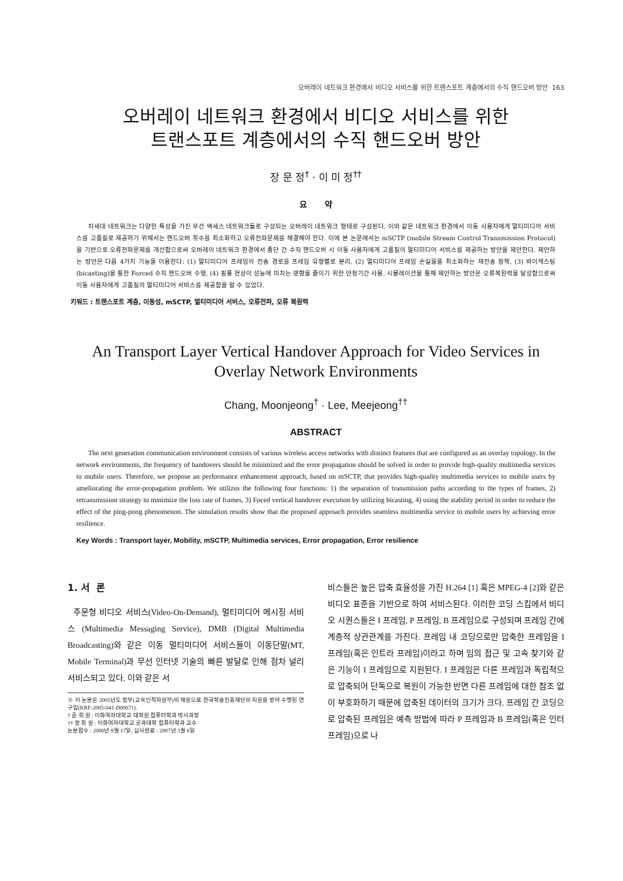오버레이 네트워크 환경에서 비디오 서비스를 위한 트랜스포트 계층에서의 수직 핸드오버 방안 163
오버레이 네트워크 환경에서 비디오 서비스를 위한
트랜스포트 계층에서의 수직 핸드오버 방안
장 문 정<sup>†</sup> · 이 미 정<sup>††</sup>
요 약
차세대 네트워크는 다양한 특성을 가진 무선 액세스 네트워크들로 구성되는 오버레이 네트워크 형태로 구성된다. 이와 같은 네트워크 환경에서 이동 사용자에게 멀티미디어 서비스를 고품질로 제공하기 위해서는 핸드오버 횟수를 최소화하고 오류전파문제를 해결해야 한다. 이에 본 논문에서는 mSCTP (mobile Stream Control Transmission Protocol)을 기반으로 오류전파문제를 개선함으로써 오버레이 네트워크 환경에서 종단 간 수직 핸드오버 시 이동 사용자에게 고품질의 멀티미디어 서비스를 제공하는 방안을 제안한다. 제안하는 방안은 다음 4가지 기능을 이용한다: (1) 멀티미디어 프레임의 전송 경로를 프레임 유형별로 분리, (2) 멀티미디어 프레임 손실률을 최소화하는 재전송 정책, (3) 바이캐스팅(bicasting)을 통한 Forced 수직 핸드오버 수행, (4) 핑퐁 현상이 성능에 미치는 영향을 줄이기 위한 안정기간 사용. 시뮬레이션을 통해 제안하는 방안은 오류복원력을 달성함으로써 이동 사용자에게 고품질의 멀티미디어 서비스를 제공함을 알 수 있었다.
키워드 : 트랜스포트 계층, 이동성, mSCTP, 멀티미디어 서비스, 오류전파, 오류 복원력
An Transport Layer Vertical Handover Approach for Video Services in
Overlay Network Environments
Chang, Moonjeong<sup>†</sup> · Lee, Meejeong<sup>††</sup>
ABSTRACT
The next generation communication environment consists of various wireless access networks with distinct features that are configured as an overlay topology. In the network environments, the frequency of handovers should be minimized and the error propagation should be solved in order to provide high-quality multimedia services to mobile users. Therefore, we propose an performance enhancement approach, based on mSCTP, that provides high-quality multimedia services to mobile users by ameliorating the error-propagation problem. We utilizes the following four functions: 1) the separation of transmission paths according to the types of frames, 2) retransmission strategy to minimize the loss rate of frames, 3) Foced vertical handover execution by utilizing bicasting, 4) using the stability period in order to reduce the effect of the ping-pong phenomenon. The simulation results show that the proposed approach provides seamless multimedia service to mobile users by achieving error resilience.
Key Words : Transport layer, Mobility, mSCTP, Multimedia services, Error propagation, Error resilience
1. 서 론
주문형 비디오 서비스(Video-On-Demand), 멀티미디어 메시징 서비스 (Multimedia Messaging Service), DMB (Digital Multimedia Broadcasting)와 같은 이동 멀티미디어 서비스들이 이동단말(MT, Mobile Terminal)과 무선 인터넷 기술의 빠른 발달로 인해 점차 널리 서비스되고 있다. 이와 같은 서
※ 이 논문은 2005년도 정부(교육인적자원부)의 재원으로 한국학술진흥재단의 지원을 받아 수행된 연구임(KRF-2005-041-D00671).
† 준 회 원 : 이화여자대학교 대학원 컴퓨터학과 박사과정
†† 정 회 원 : 이화여자대학교 공과대학 컴퓨터학과 교수
논문접수 : 2006년 8월 17일, 심사완료 : 2007년 3월 6일
비스들은 높은 압축 효율성을 가진 H.264 [1] 혹은 MPEG-4 [2]와 같은 비디오 표준을 기반으로 하여 서비스된다. 이러한 코딩 스킴에서 비디오 시퀀스들은 I 프레임, P 프레임, B 프레임으로 구성되며 프레임 간에 계층적 상관관계를 가진다. 프레임 내 코딩으로만 압축한 프레임을 I 프레임(혹은 인트라 프레임)이라고 하며 임의 접근 및 고속 찾기와 같은 기능이 I 프레임으로 지원된다. I 프레임은 다른 프레임과 독립적으로 압축되어 단독으로 복원이 가능한 반면 다른 프레임에 대한 참조 없이 부호화하기 때문에 압축된 데이터의 크기가 크다. 프레임 간 코딩으로 압축된 프레임은 예측 방법에 따라 P 프레임과 B 프레임(혹은 인터 프레임)으로 나